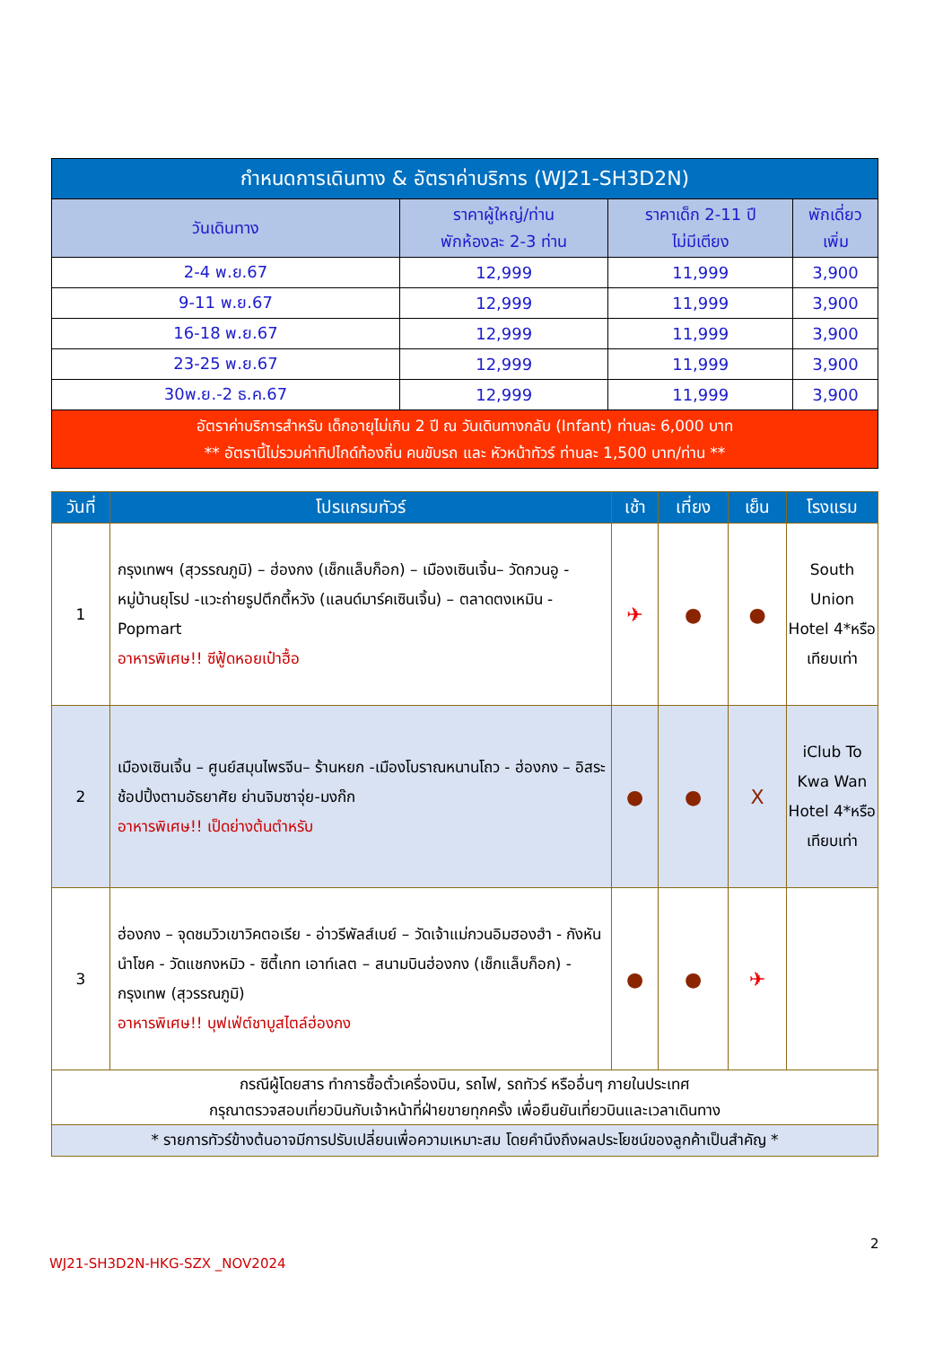| กำหนดการเดินทาง & อัตราค่าบริการ (WJ21-SH3D2N) | | | |
| --- | --- | --- | --- |
| วันเดินทาง | ราคาผู้ใหญ่/ท่าน พักห้องละ 2-3 ท่าน | ราคาเด็ก 2-11 ปี ไม่มีเตียง | พักเดี่ยว เพิ่ม |
| 2-4 พ.ย.67 | 12,999 | 11,999 | 3,900 |
| 9-11 พ.ย.67 | 12,999 | 11,999 | 3,900 |
| 16-18 พ.ย.67 | 12,999 | 11,999 | 3,900 |
| 23-25 พ.ย.67 | 12,999 | 11,999 | 3,900 |
| 30พ.ย.-2 ธ.ค.67 | 12,999 | 11,999 | 3,900 |
| อัตราค่าบริการสำหรับ เด็กอายุไม่เกิน 2 ปี ณ วันเดินทางกลับ (Infant) ท่านละ 6,000 บาท ** อัตรานี้ไม่รวมค่าทิปไกด์ท้องถิ่น คนขับรถ และ หัวหน้าทัวร์ ท่านละ 1,500 บาท/ท่าน ** | | | |
| วันที่ | โปรแกรมทัวร์ | เช้า | เที่ยง | เย็น | โรงแรม |
| --- | --- | --- | --- | --- | --- |
| 1 | กรุงเทพฯ (สุวรรณภูมิ) – ฮ่องกง (เช็กแล็บก็อก) – เมืองเซินเจิ้น– วัดกวนอู - หมู่บ้านยุโรป -แวะถ่ายรูปตึกตี้หวัง (แลนด์มาร์คเซินเจิ้น) – ตลาดตงเหมิน - Popmart อาหารพิเศษ!! ซีฟู้ดหอยเป๋าฮื้อ | ✈ | ● | ● | South Union Hotel 4*หรือเทียบเท่า |
| 2 | เมืองเซินเจิ้น – ศูนย์สมุนไพรจีน– ร้านหยก -เมืองโบราณหนานโถว - ฮ่องกง – อิสระช้อปปิ้งตามอัธยาศัย ย่านจิมซาจุ่ย-มงก๊ก อาหารพิเศษ!! เป็ดย่างต้นตำหรับ | ● | ● | X | iClub To Kwa Wan Hotel 4*หรือเทียบเท่า |
| 3 | ฮ่องกง – จุดชมวิวเขาวิคตอเรีย - อ่าวรีพัลส์เบย์ – วัดเจ้าแม่กวนอิมฮองฮำ - กังหันนำโชค - วัดแชกงหมิว - ซิตี้เกท เอาท์เลต – สนามบินฮ่องกง (เช็กแล็บก็อก) - กรุงเทพ (สุวรรณภูมิ) อาหารพิเศษ!! บุฟเฟ่ต์ชาบูสไตล์ฮ่องกง | ● | ● | ✈ | |
| กรณีผู้โดยสาร ทำการซื้อตั๋วเครื่องบิน, รถไฟ, รถทัวร์ หรืออื่นๆ ภายในประเทศ กรุณาตรวจสอบเที่ยวบินกับเจ้าหน้าที่ฝ่ายขายทุกครั้ง เพื่อยืนยันเที่ยวบินและเวลาเดินทาง | | | | | |
| * รายการทัวร์ข้างต้นอาจมีการปรับเปลี่ยนเพื่อความเหมาะสม โดยคำนึงถึงผลประโยชน์ของลูกค้าเป็นสำคัญ * | | | | | |
2
WJ21-SH3D2N-HKG-SZX _NOV2024